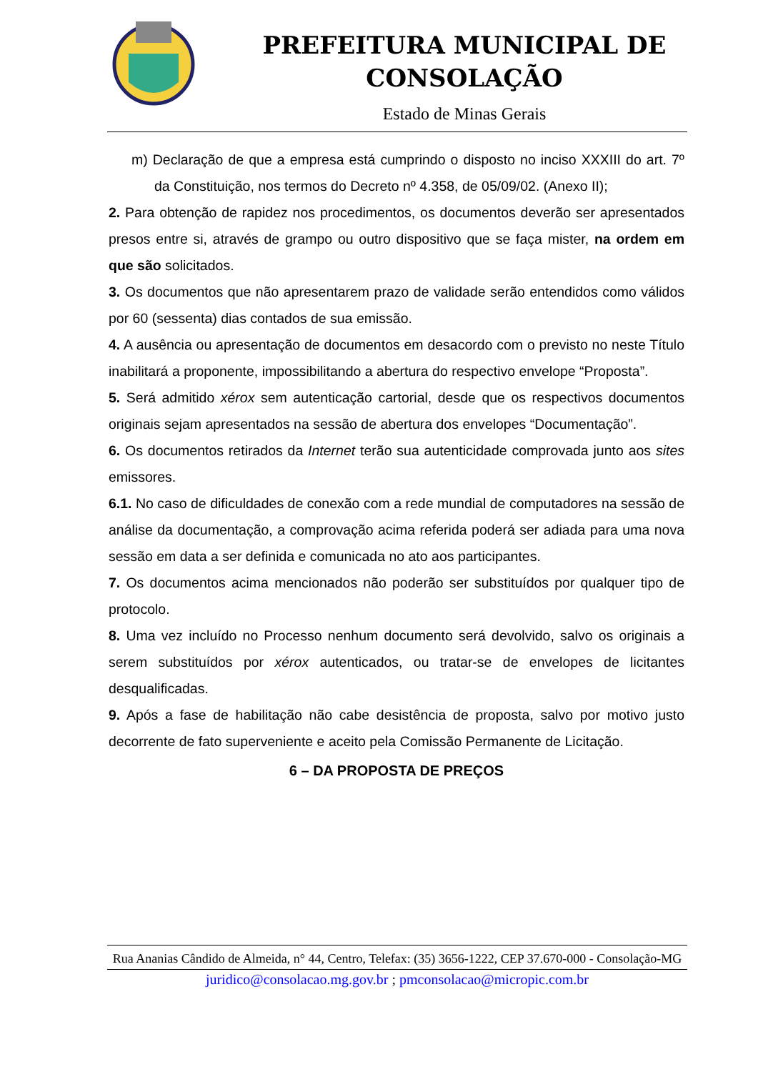PREFEITURA MUNICIPAL DE CONSOLAÇÃO
Estado de Minas Gerais
m) Declaração de que a empresa está cumprindo o disposto no inciso XXXIII do art. 7º da Constituição, nos termos do Decreto nº 4.358, de 05/09/02. (Anexo II);
2. Para obtenção de rapidez nos procedimentos, os documentos deverão ser apresentados presos entre si, através de grampo ou outro dispositivo que se faça mister, na ordem em que são solicitados.
3. Os documentos que não apresentarem prazo de validade serão entendidos como válidos por 60 (sessenta) dias contados de sua emissão.
4. A ausência ou apresentação de documentos em desacordo com o previsto no neste Título inabilitará a proponente, impossibilitando a abertura do respectivo envelope “Proposta”.
5. Será admitido xérox sem autenticação cartorial, desde que os respectivos documentos originais sejam apresentados na sessão de abertura dos envelopes “Documentação”.
6. Os documentos retirados da Internet terão sua autenticidade comprovada junto aos sites emissores.
6.1. No caso de dificuldades de conexão com a rede mundial de computadores na sessão de análise da documentação, a comprovação acima referida poderá ser adiada para uma nova sessão em data a ser definida e comunicada no ato aos participantes.
7. Os documentos acima mencionados não poderão ser substituídos por qualquer tipo de protocolo.
8. Uma vez incluído no Processo nenhum documento será devolvido, salvo os originais a serem substituídos por xérox autenticados, ou tratar-se de envelopes de licitantes desqualificadas.
9. Após a fase de habilitação não cabe desistência de proposta, salvo por motivo justo decorrente de fato superveniente e aceito pela Comissão Permanente de Licitação.
6 – DA PROPOSTA DE PREÇOS
Rua Ananias Cândido de Almeida, n° 44, Centro, Telefax: (35) 3656-1222, CEP 37.670-000 - Consolação-MG
juridico@consolacao.mg.gov.br ; pmconsolacao@micropic.com.br